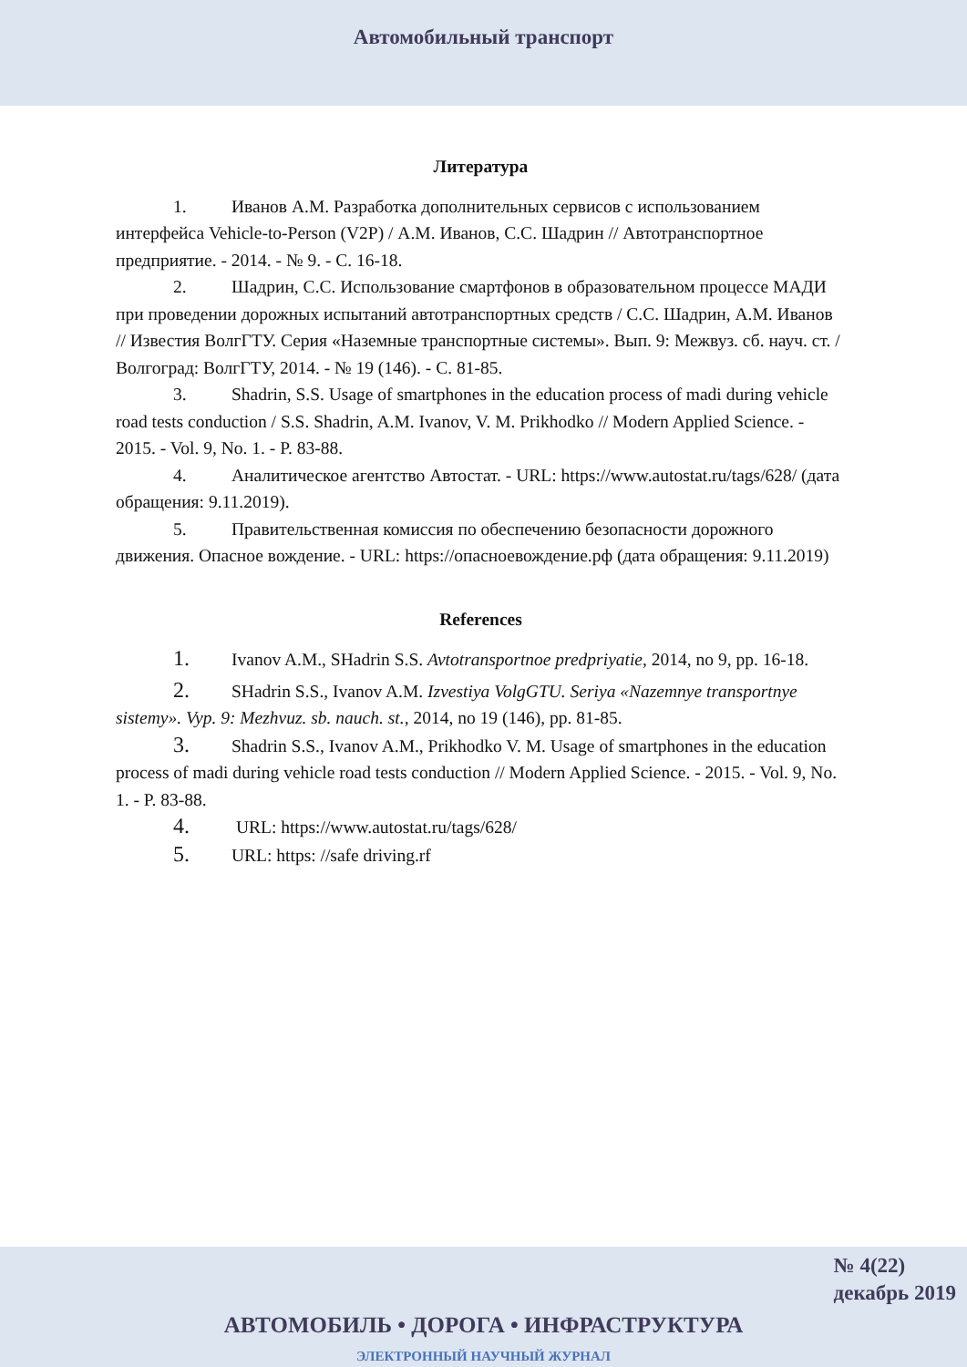Автомобильный транспорт
Литература
1. Иванов А.М. Разработка дополнительных сервисов с использованием интерфейса Vehicle-to-Person (V2P) / А.М. Иванов, С.С. Шадрин // Автотранспортное предприятие. - 2014. - № 9. - С. 16-18.
2. Шадрин, С.С. Использование смартфонов в образовательном процессе МАДИ при проведении дорожных испытаний автотранспортных средств / С.С. Шадрин, А.М. Иванов // Известия ВолгГТУ. Серия «Наземные транспортные системы». Вып. 9: Межвуз. сб. науч. ст. / Волгоград: ВолгГТУ, 2014. - № 19 (146). - С. 81-85.
3. Shadrin, S.S. Usage of smartphones in the education process of madi during vehicle road tests conduction / S.S. Shadrin, A.M. Ivanov, V. M. Prikhodko // Modern Applied Science. - 2015. - Vol. 9, No. 1. - P. 83-88.
4. Аналитическое агентство Автостат. - URL: https://www.autostat.ru/tags/628/ (дата обращения: 9.11.2019).
5. Правительственная комиссия по обеспечению безопасности дорожного движения. Опасное вождение. - URL: https://опасноевождение.рф (дата обращения: 9.11.2019)
References
1. Ivanov A.M., SHadrin S.S. Avtotransportnoe predpriyatie, 2014, no 9, pp. 16-18.
2. SHadrin S.S., Ivanov A.M. Izvestiya VolgGTU. Seriya «Nazemnye transportnye sistemy». Vyp. 9: Mezhvuz. sb. nauch. st., 2014, no 19 (146), pp. 81-85.
3. Shadrin S.S., Ivanov A.M., Prikhodko V. M. Usage of smartphones in the education process of madi during vehicle road tests conduction // Modern Applied Science. - 2015. - Vol. 9, No. 1. - P. 83-88.
4. URL: https://www.autostat.ru/tags/628/
5. URL: https: //safe driving.rf
№ 4(22)
декабрь 2019
АВТОМОБИЛЬ • ДОРОГА • ИНФРАСТРУКТУРА
ЭЛЕКТРОННЫЙ НАУЧНЫЙ ЖУРНАЛ